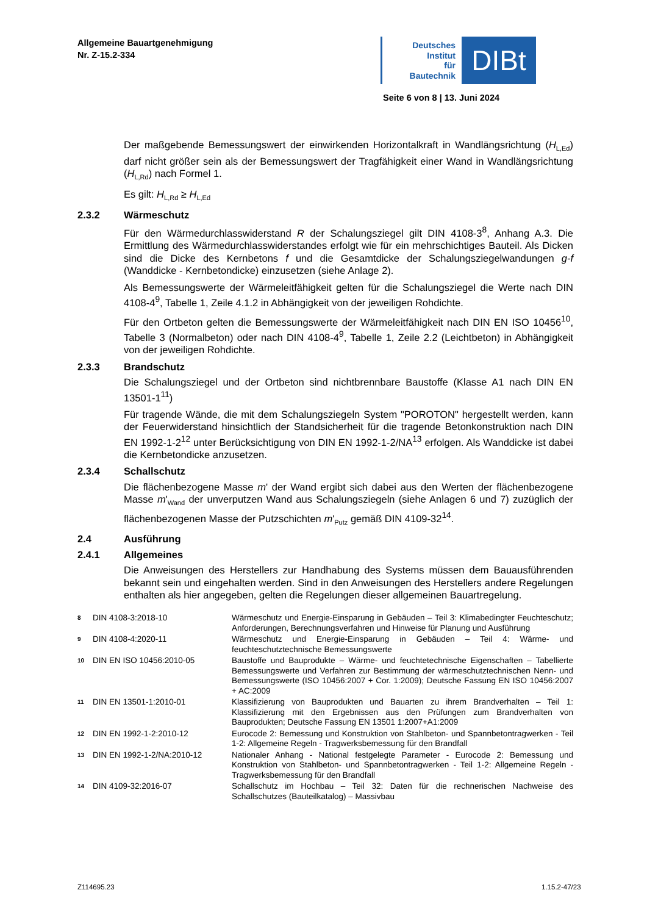Allgemeine Bauartgenehmigung
Nr. Z-15.2-334
Deutsches
Institut
für
Bautechnik
DIBt
Seite 6 von 8 | 13. Juni 2024
Der maßgebende Bemessungswert der einwirkenden Horizontalkraft in Wandlängsrichtung (H<sub>L,Ed</sub>) darf nicht größer sein als der Bemessungswert der Tragfähigkeit einer Wand in Wandlängsrichtung (H<sub>L,Rd</sub>) nach Formel 1.
Es gilt: H<sub>L,Rd</sub> ≥ H<sub>L,Ed</sub>
2.3.2 Wärmeschutz
Für den Wärmedurchlasswiderstand R der Schalungsziegel gilt DIN 4108-3<sup>8</sup>, Anhang A.3. Die Ermittlung des Wärmedurchlasswiderstandes erfolgt wie für ein mehrschichtiges Bauteil. Als Dicken sind die Dicke des Kernbetons f und die Gesamtdicke der Schalungsziegelwandungen g-f (Wanddicke - Kernbetondicke) einzusetzen (siehe Anlage 2).
Als Bemessungswerte der Wärmeleitfähigkeit gelten für die Schalungsziegel die Werte nach DIN 4108-4<sup>9</sup>, Tabelle 1, Zeile 4.1.2 in Abhängigkeit von der jeweiligen Rohdichte.
Für den Ortbeton gelten die Bemessungswerte der Wärmeleitfähigkeit nach DIN EN ISO 10456<sup>10</sup>, Tabelle 3 (Normalbeton) oder nach DIN 4108-4<sup>9</sup>, Tabelle 1, Zeile 2.2 (Leichtbeton) in Abhängigkeit von der jeweiligen Rohdichte.
2.3.3 Brandschutz
Die Schalungsziegel und der Ortbeton sind nichtbrennbare Baustoffe (Klasse A1 nach DIN EN 13501-1<sup>11</sup>)
Für tragende Wände, die mit dem Schalungsziegeln System "POROTON" hergestellt werden, kann der Feuerwiderstand hinsichtlich der Standsicherheit für die tragende Betonkonstruktion nach DIN EN 1992-1-2<sup>12</sup> unter Berücksichtigung von DIN EN 1992-1-2/NA<sup>13</sup> erfolgen. Als Wanddicke ist dabei die Kernbetondicke anzusetzen.
2.3.4 Schallschutz
Die flächenbezogene Masse m' der Wand ergibt sich dabei aus den Werten der flächenbezogene Masse m'<sub>Wand</sub> der unverputzen Wand aus Schalungsziegeln (siehe Anlagen 6 und 7) zuzüglich der flächenbezogenen Masse der Putzschichten m'<sub>Putz</sub> gemäß DIN 4109-32<sup>14</sup>.
2.4 Ausführung
2.4.1 Allgemeines
Die Anweisungen des Herstellers zur Handhabung des Systems müssen dem Bauausführenden bekannt sein und eingehalten werden. Sind in den Anweisungen des Herstellers andere Regelungen enthalten als hier angegeben, gelten die Regelungen dieser allgemeinen Bauartregelung.
8 DIN 4108-3:2018-10 Wärmeschutz und Energie-Einsparung in Gebäuden – Teil 3: Klimabedingter Feuchteschutz; Anforderungen, Berechnungsverfahren und Hinweise für Planung und Ausführung
9 DIN 4108-4:2020-11 Wärmeschutz und Energie-Einsparung in Gebäuden – Teil 4: Wärme- und feuchteschutztechnische Bemessungswerte
10 DIN EN ISO 10456:2010-05 Baustoffe und Bauprodukte – Wärme- und feuchtetechnische Eigenschaften – Tabellierte Bemessungswerte und Verfahren zur Bestimmung der wärmeschutztechnischen Nenn- und Bemessungswerte (ISO 10456:2007 + Cor. 1:2009); Deutsche Fassung EN ISO 10456:2007 + AC:2009
11 DIN EN 13501-1:2010-01 Klassifizierung von Bauprodukten und Bauarten zu ihrem Brandverhalten – Teil 1: Klassifizierung mit den Ergebnissen aus den Prüfungen zum Brandverhalten von Bauprodukten; Deutsche Fassung EN 13501 1:2007+A1:2009
12 DIN EN 1992-1-2:2010-12 Eurocode 2: Bemessung und Konstruktion von Stahlbeton- und Spannbetontragwerken - Teil 1-2: Allgemeine Regeln - Tragwerksbemessung für den Brandfall
13 DIN EN 1992-1-2/NA:2010-12 Nationaler Anhang - National festgelegte Parameter - Eurocode 2: Bemessung und Konstruktion von Stahlbeton- und Spannbetontragwerken - Teil 1-2: Allgemeine Regeln - Tragwerksbemessung für den Brandfall
14 DIN 4109-32:2016-07 Schallschutz im Hochbau – Teil 32: Daten für die rechnerischen Nachweise des Schallschutzes (Bauteilkatalog) – Massivbau
Z114695.23 1.15.2-47/23